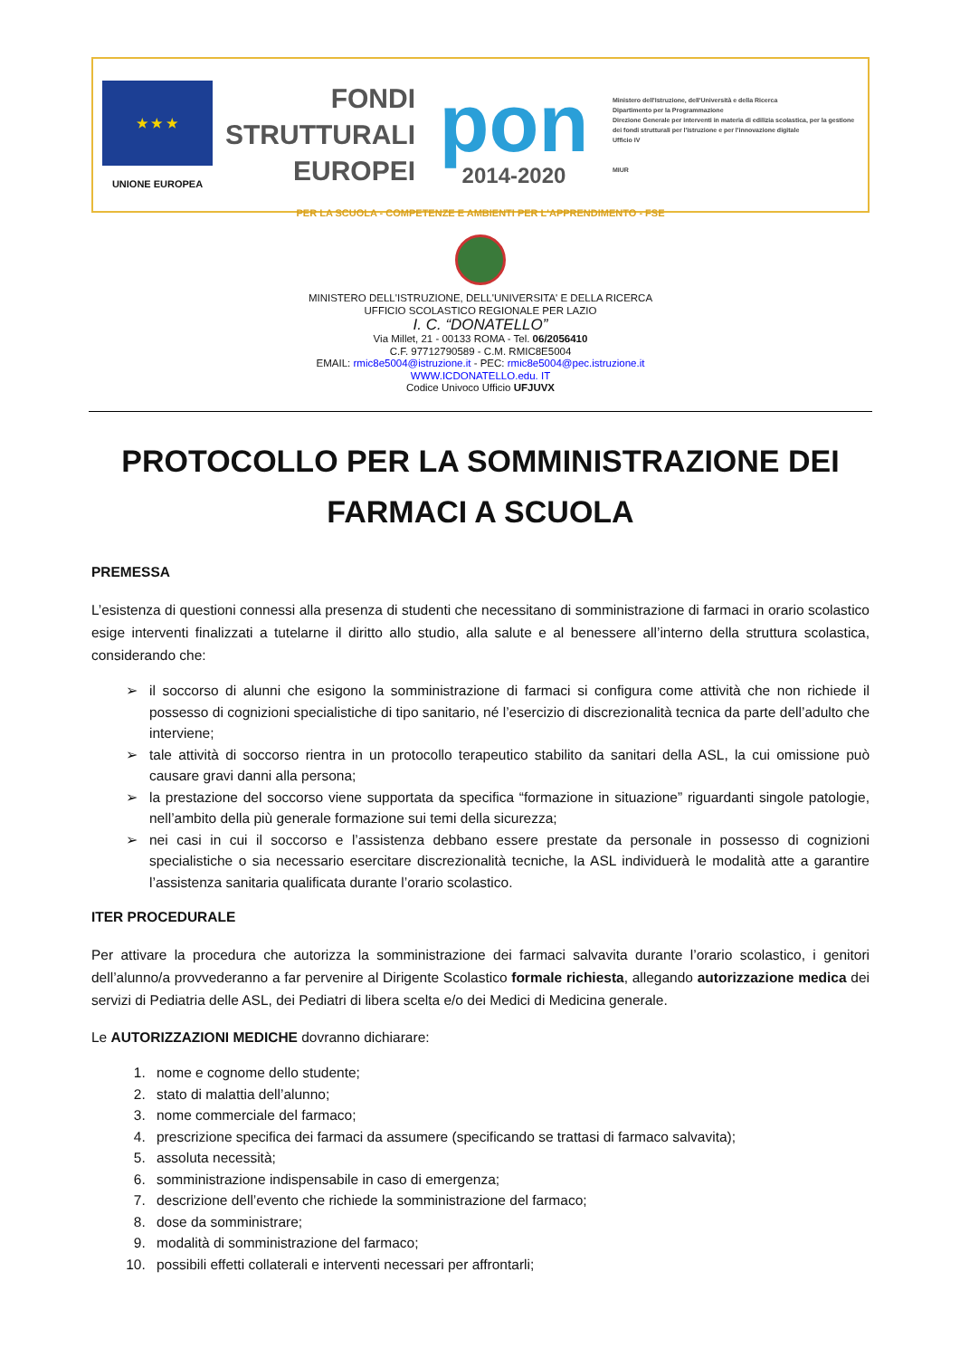★ ★ ★
UNIONE EUROPEA
FONDI
STRUTTURALI
EUROPEI
pon
2014-2020
Ministero dell'Istruzione, dell'Università e della Ricerca
Dipartimento per la Programmazione
Direzione Generale per interventi in materia di edilizia scolastica, per la gestione dei fondi strutturali per l'istruzione e per l'innovazione digitale
Ufficio IV
MIUR
PER LA SCUOLA - COMPETENZE E AMBIENTI PER L'APPRENDIMENTO - FSE
MINISTERO DELL'ISTRUZIONE, DELL'UNIVERSITA' E DELLA RICERCA
UFFICIO SCOLASTICO REGIONALE PER LAZIO
I. C. “DONATELLO”
Via Millet, 21 - 00133 ROMA - Tel. 06/2056410
C.F. 97712790589 - C.M. RMIC8E5004
EMAIL: rmic8e5004@istruzione.it - PEC: rmic8e5004@pec.istruzione.it
WWW.ICDONATELLO.edu. IT
Codice Univoco Ufficio UFJUVX
PROTOCOLLO PER LA SOMMINISTRAZIONE DEI FARMACI A SCUOLA
PREMESSA
L’esistenza di questioni connessi alla presenza di studenti che necessitano di somministrazione di farmaci in orario scolastico esige interventi finalizzati a tutelarne il diritto allo studio, alla salute e al benessere all’interno della struttura scolastica, considerando che:
il soccorso di alunni che esigono la somministrazione di farmaci si configura come attività che non richiede il possesso di cognizioni specialistiche di tipo sanitario, né l’esercizio di discrezionalità tecnica da parte dell’adulto che interviene;
tale attività di soccorso rientra in un protocollo terapeutico stabilito da sanitari della ASL, la cui omissione può causare gravi danni alla persona;
la prestazione del soccorso viene supportata da specifica “formazione in situazione” riguardanti singole patologie, nell’ambito della più generale formazione sui temi della sicurezza;
nei casi in cui il soccorso e l’assistenza debbano essere prestate da personale in possesso di cognizioni specialistiche o sia necessario esercitare discrezionalità tecniche, la ASL individuerà le modalità atte a garantire l’assistenza sanitaria qualificata durante l’orario scolastico.
ITER PROCEDURALE
Per attivare la procedura che autorizza la somministrazione dei farmaci salvavita durante l’orario scolastico, i genitori dell’alunno/a provvederanno a far pervenire al Dirigente Scolastico formale richiesta, allegando autorizzazione medica dei servizi di Pediatria delle ASL, dei Pediatri di libera scelta e/o dei Medici di Medicina generale.
Le AUTORIZZAZIONI MEDICHE dovranno dichiarare:
1. nome e cognome dello studente;
2. stato di malattia dell’alunno;
3. nome commerciale del farmaco;
4. prescrizione specifica dei farmaci da assumere (specificando se trattasi di farmaco salvavita);
5. assoluta necessità;
6. somministrazione indispensabile in caso di emergenza;
7. descrizione dell’evento che richiede la somministrazione del farmaco;
8. dose da somministrare;
9. modalità di somministrazione del farmaco;
10. possibili effetti collaterali e interventi necessari per affrontarli;